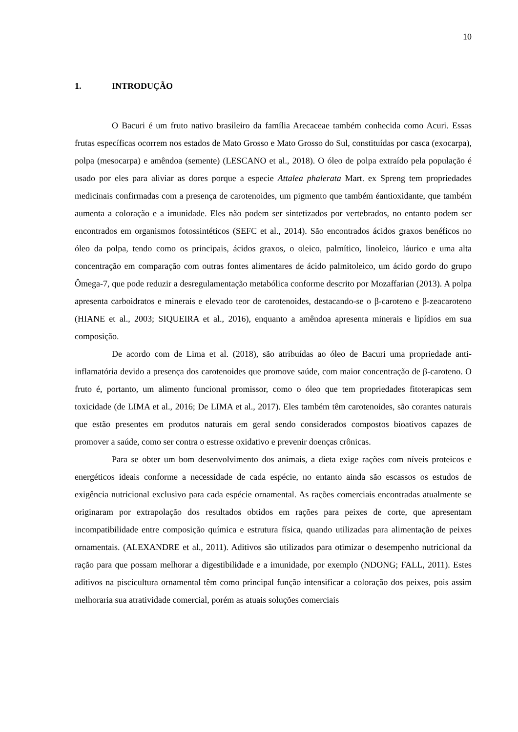10
1. INTRODUÇÃO
O Bacuri é um fruto nativo brasileiro da família Arecaceae também conhecida como Acuri. Essas frutas específicas ocorrem nos estados de Mato Grosso e Mato Grosso do Sul, constituídas por casca (exocarpa), polpa (mesocarpa) e amêndoa (semente) (LESCANO et al., 2018). O óleo de polpa extraído pela população é usado por eles para aliviar as dores porque a especie Attalea phalerata Mart. ex Spreng tem propriedades medicinais confirmadas com a presença de carotenoides, um pigmento que também éantioxidante, que também aumenta a coloração e a imunidade. Eles não podem ser sintetizados por vertebrados, no entanto podem ser encontrados em organismos fotossintéticos (SEFC et al., 2014). São encontrados ácidos graxos benéficos no óleo da polpa, tendo como os principais, ácidos graxos, o oleico, palmítico, linoleico, láurico e uma alta concentração em comparação com outras fontes alimentares de ácido palmitoleico, um ácido gordo do grupo Ômega-7, que pode reduzir a desregulamentação metabólica conforme descrito por Mozaffarian (2013). A polpa apresenta carboidratos e minerais e elevado teor de carotenoides, destacando-se o β-caroteno e β-zeacaroteno (HIANE et al., 2003; SIQUEIRA et al., 2016), enquanto a amêndoa apresenta minerais e lipídios em sua composição.
De acordo com de Lima et al. (2018), são atribuídas ao óleo de Bacuri uma propriedade anti-inflamatória devido a presença dos carotenoides que promove saúde, com maior concentração de β-caroteno. O fruto é, portanto, um alimento funcional promissor, como o óleo que tem propriedades fitoterapicas sem toxicidade (de LIMA et al., 2016; De LIMA et al., 2017). Eles também têm carotenoides, são corantes naturais que estão presentes em produtos naturais em geral sendo considerados compostos bioativos capazes de promover a saúde, como ser contra o estresse oxidativo e prevenir doenças crônicas.
Para se obter um bom desenvolvimento dos animais, a dieta exige rações com níveis proteicos e energéticos ideais conforme a necessidade de cada espécie, no entanto ainda são escassos os estudos de exigência nutricional exclusivo para cada espécie ornamental. As rações comerciais encontradas atualmente se originaram por extrapolação dos resultados obtidos em rações para peixes de corte, que apresentam incompatibilidade entre composição química e estrutura física, quando utilizadas para alimentação de peixes ornamentais. (ALEXANDRE et al., 2011). Aditivos são utilizados para otimizar o desempenho nutricional da ração para que possam melhorar a digestibilidade e a imunidade, por exemplo (NDONG; FALL, 2011). Estes aditivos na piscicultura ornamental têm como principal função intensificar a coloração dos peixes, pois assim melhoraria sua atratividade comercial, porém as atuais soluções comerciais